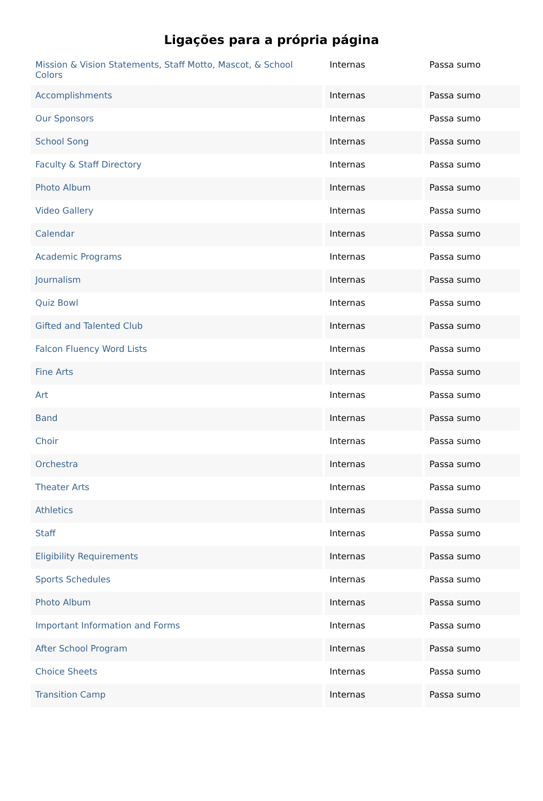Ligações para a própria página
| Mission & Vision Statements, Staff Motto, Mascot, & School Colors | Internas | Passa sumo |
| Accomplishments | Internas | Passa sumo |
| Our Sponsors | Internas | Passa sumo |
| School Song | Internas | Passa sumo |
| Faculty & Staff Directory | Internas | Passa sumo |
| Photo Album | Internas | Passa sumo |
| Video Gallery | Internas | Passa sumo |
| Calendar | Internas | Passa sumo |
| Academic Programs | Internas | Passa sumo |
| Journalism | Internas | Passa sumo |
| Quiz Bowl | Internas | Passa sumo |
| Gifted and Talented Club | Internas | Passa sumo |
| Falcon Fluency Word Lists | Internas | Passa sumo |
| Fine Arts | Internas | Passa sumo |
| Art | Internas | Passa sumo |
| Band | Internas | Passa sumo |
| Choir | Internas | Passa sumo |
| Orchestra | Internas | Passa sumo |
| Theater Arts | Internas | Passa sumo |
| Athletics | Internas | Passa sumo |
| Staff | Internas | Passa sumo |
| Eligibility Requirements | Internas | Passa sumo |
| Sports Schedules | Internas | Passa sumo |
| Photo Album | Internas | Passa sumo |
| Important Information and Forms | Internas | Passa sumo |
| After School Program | Internas | Passa sumo |
| Choice Sheets | Internas | Passa sumo |
| Transition Camp | Internas | Passa sumo |